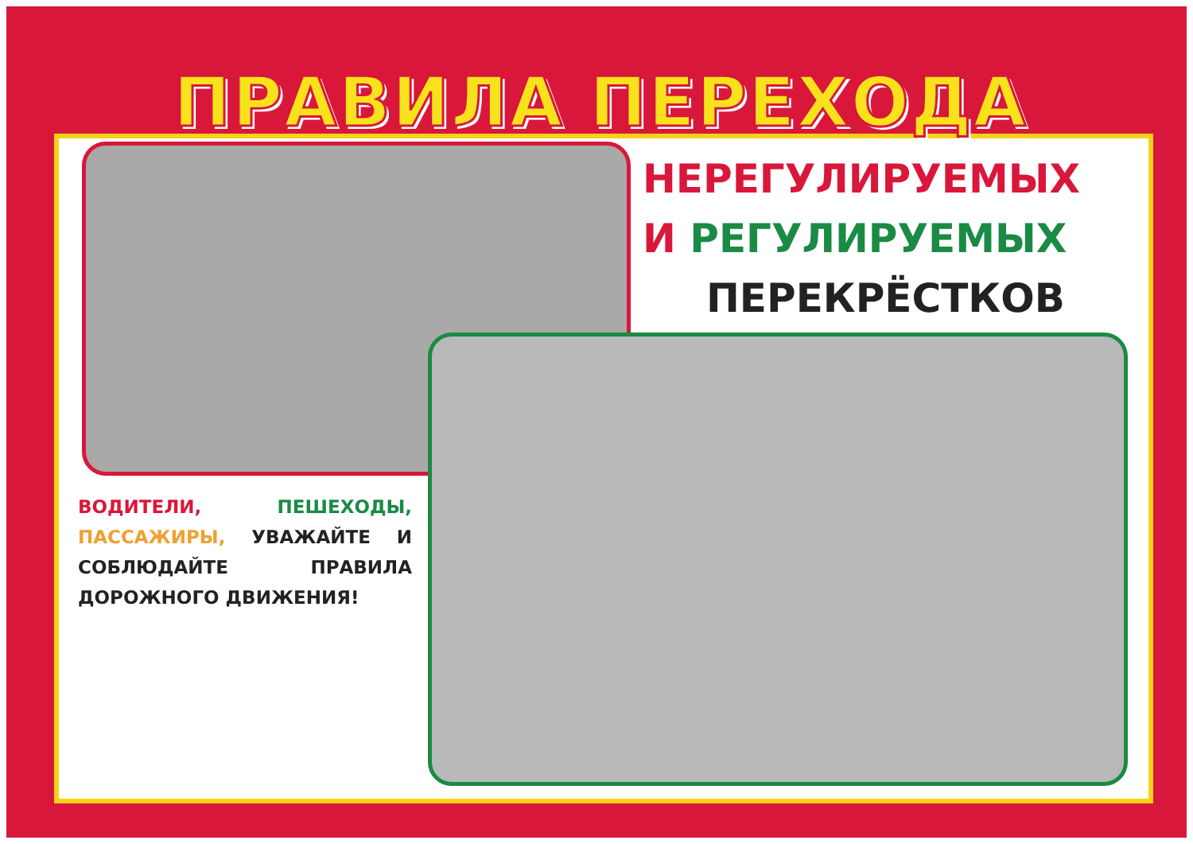ПРАВИЛА ПЕРЕХОДА
НЕРЕГУЛИРУЕМЫХ
И РЕГУЛИРУЕМЫХ
ПЕРЕКРЁСТКОВ
ВОДИТЕЛИ, ПЕШЕХОДЫ, ПАССАЖИРЫ, УВАЖАЙТЕ И СОБЛЮДАЙТЕ ПРАВИЛА ДОРОЖНОГО ДВИЖЕНИЯ!